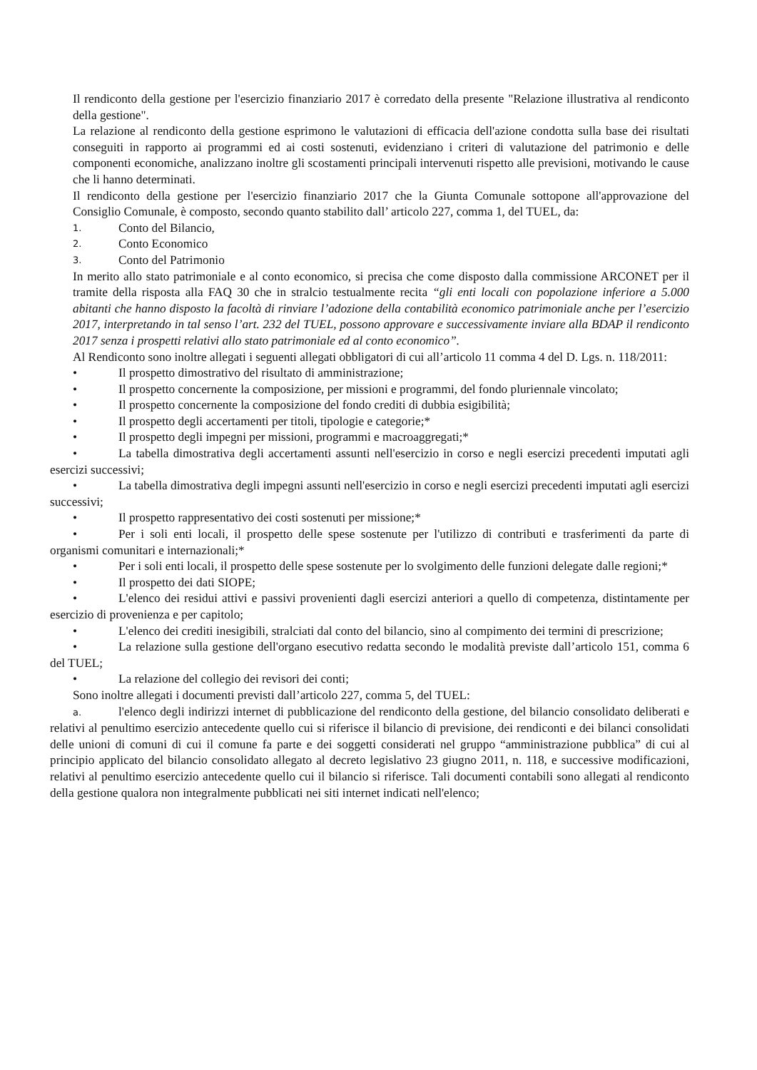Il rendiconto della gestione per l'esercizio finanziario 2017 è corredato della presente "Relazione illustrativa al rendiconto della gestione".
La relazione al rendiconto della gestione esprimono le valutazioni di efficacia dell'azione condotta sulla base dei risultati conseguiti in rapporto ai programmi ed ai costi sostenuti, evidenziano i criteri di valutazione del patrimonio e delle componenti economiche, analizzano inoltre gli scostamenti principali intervenuti rispetto alle previsioni, motivando le cause che li hanno determinati.
Il rendiconto della gestione per l'esercizio finanziario 2017 che la Giunta Comunale sottopone all'approvazione del Consiglio Comunale, è composto, secondo quanto stabilito dall’ articolo 227, comma 1, del TUEL, da:
1. Conto del Bilancio,
2. Conto Economico
3. Conto del Patrimonio
In merito allo stato patrimoniale e al conto economico, si precisa che come disposto dalla commissione ARCONET per il tramite della risposta alla FAQ 30 che in stralcio testualmente recita “gli enti locali con popolazione inferiore a 5.000 abitanti che hanno disposto la facoltà di rinviare l’adozione della contabilità economico patrimoniale anche per l’esercizio 2017, interpretando in tal senso l’art. 232 del TUEL, possono approvare e successivamente inviare alla BDAP il rendiconto 2017 senza i prospetti relativi allo stato patrimoniale ed al conto economico”.
Al Rendiconto sono inoltre allegati i seguenti allegati obbligatori di cui all’articolo 11 comma 4 del D. Lgs. n. 118/2011:
• Il prospetto dimostrativo del risultato di amministrazione;
• Il prospetto concernente la composizione, per missioni e programmi, del fondo pluriennale vincolato;
• Il prospetto concernente la composizione del fondo crediti di dubbia esigibilità;
• Il prospetto degli accertamenti per titoli, tipologie e categorie;*
• Il prospetto degli impegni per missioni, programmi e macroaggregati;*
• La tabella dimostrativa degli accertamenti assunti nell'esercizio in corso e negli esercizi precedenti imputati agli esercizi successivi;
• La tabella dimostrativa degli impegni assunti nell'esercizio in corso e negli esercizi precedenti imputati agli esercizi successivi;
• Il prospetto rappresentativo dei costi sostenuti per missione;*
• Per i soli enti locali, il prospetto delle spese sostenute per l'utilizzo di contributi e trasferimenti da parte di organismi comunitari e internazionali;*
• Per i soli enti locali, il prospetto delle spese sostenute per lo svolgimento delle funzioni delegate dalle regioni;*
• Il prospetto dei dati SIOPE;
• L'elenco dei residui attivi e passivi provenienti dagli esercizi anteriori a quello di competenza, distintamente per esercizio di provenienza e per capitolo;
• L'elenco dei crediti inesigibili, stralciati dal conto del bilancio, sino al compimento dei termini di prescrizione;
• La relazione sulla gestione dell'organo esecutivo redatta secondo le modalità previste dall’articolo 151, comma 6 del TUEL;
• La relazione del collegio dei revisori dei conti;
Sono inoltre allegati i documenti previsti dall’articolo 227, comma 5, del TUEL:
a. l'elenco degli indirizzi internet di pubblicazione del rendiconto della gestione, del bilancio consolidato deliberati e relativi al penultimo esercizio antecedente quello cui si riferisce il bilancio di previsione, dei rendiconti e dei bilanci consolidati delle unioni di comuni di cui il comune fa parte e dei soggetti considerati nel gruppo “amministrazione pubblica” di cui al principio applicato del bilancio consolidato allegato al decreto legislativo 23 giugno 2011, n. 118, e successive modificazioni, relativi al penultimo esercizio antecedente quello cui il bilancio si riferisce. Tali documenti contabili sono allegati al rendiconto della gestione qualora non integralmente pubblicati nei siti internet indicati nell'elenco;